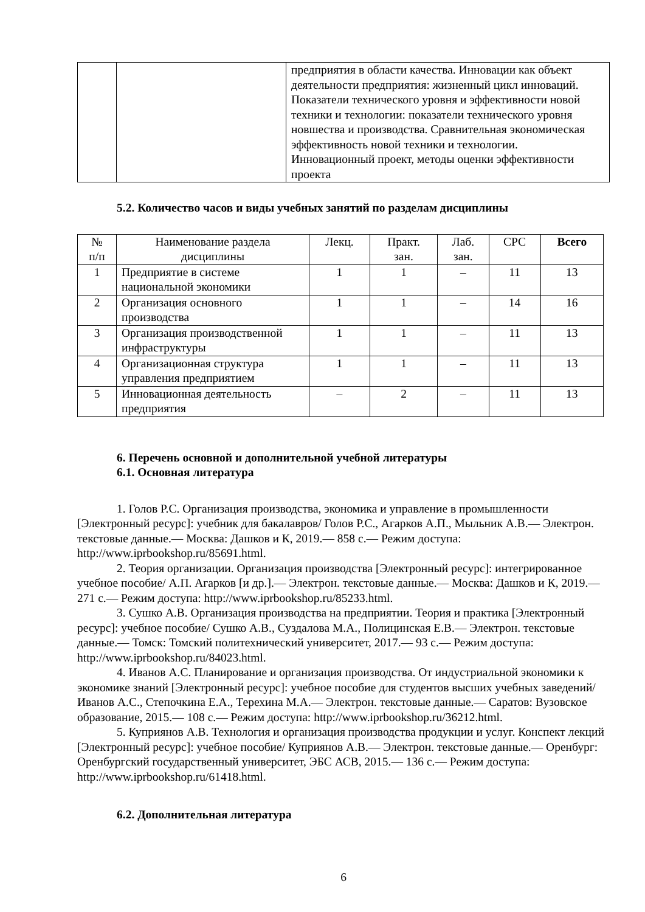| | | предприятия в области качества. Инновации как объект деятельности предприятия: жизненный цикл инноваций. Показатели технического уровня и эффективности новой техники и технологии: показатели технического уровня новшества и производства. Сравнительная экономическая эффективность новой техники и технологии. Инновационный проект, методы оценки эффективности проекта |
5.2. Количество часов и виды учебных занятий по разделам дисциплины
| № п/п | Наименование раздела дисциплины | Лекц. | Практ. зан. | Лаб. зан. | СРС | Всего |
| --- | --- | --- | --- | --- | --- | --- |
| 1 | Предприятие в системе национальной экономики | 1 | 1 | – | 11 | 13 |
| 2 | Организация основного производства | 1 | 1 | – | 14 | 16 |
| 3 | Организация производственной инфраструктуры | 1 | 1 | – | 11 | 13 |
| 4 | Организационная структура управления предприятием | 1 | 1 | – | 11 | 13 |
| 5 | Инновационная деятельность предприятия | – | 2 | – | 11 | 13 |
6. Перечень основной и дополнительной учебной литературы
6.1. Основная литература
1. Голов Р.С. Организация производства, экономика и управление в промышленности [Электронный ресурс]: учебник для бакалавров/ Голов Р.С., Агарков А.П., Мыльник А.В.— Электрон. текстовые данные.— Москва: Дашков и К, 2019.— 858 c.— Режим доступа: http://www.iprbookshop.ru/85691.html.
2. Теория организации. Организация производства [Электронный ресурс]: интегрированное учебное пособие/ А.П. Агарков [и др.].— Электрон. текстовые данные.— Москва: Дашков и К, 2019.— 271 c.— Режим доступа: http://www.iprbookshop.ru/85233.html.
3. Сушко А.В. Организация производства на предприятии. Теория и практика [Электронный ресурс]: учебное пособие/ Сушко А.В., Суздалова М.А., Полицинская Е.В.— Электрон. текстовые данные.— Томск: Томский политехнический университет, 2017.— 93 c.— Режим доступа: http://www.iprbookshop.ru/84023.html.
4. Иванов А.С. Планирование и организация производства. От индустриальной экономики к экономике знаний [Электронный ресурс]: учебное пособие для студентов высших учебных заведений/ Иванов А.С., Степочкина Е.А., Терехина М.А.— Электрон. текстовые данные.— Саратов: Вузовское образование, 2015.— 108 c.— Режим доступа: http://www.iprbookshop.ru/36212.html.
5. Куприянов А.В. Технология и организация производства продукции и услуг. Конспект лекций [Электронный ресурс]: учебное пособие/ Куприянов А.В.— Электрон. текстовые данные.— Оренбург: Оренбургский государственный университет, ЭБС АСВ, 2015.— 136 c.— Режим доступа: http://www.iprbookshop.ru/61418.html.
6.2. Дополнительная литература
6